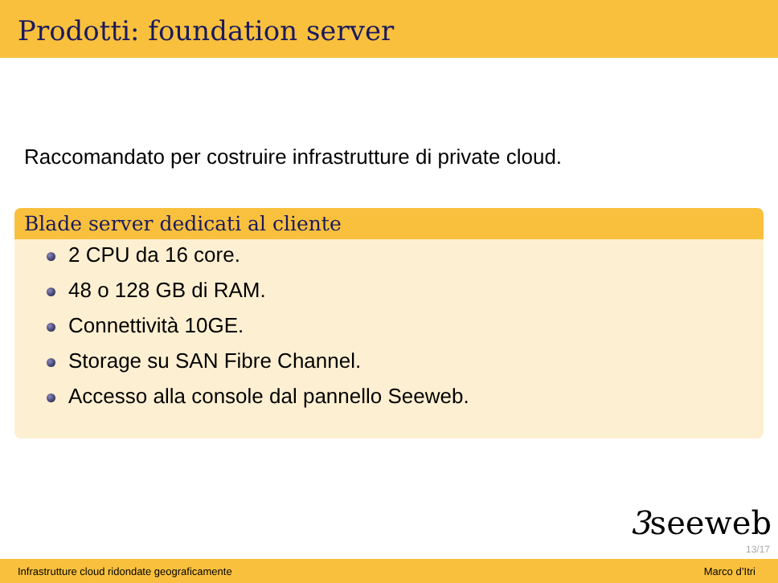Prodotti: foundation server
Raccomandato per costruire infrastrutture di private cloud.
Blade server dedicati al cliente
2 CPU da 16 core.
48 o 128 GB di RAM.
Connettività 10GE.
Storage su SAN Fibre Channel.
Accesso alla console dal pannello Seeweb.
3seeweb
13/17
Infrastrutture cloud ridondate geograficamente Marco d’Itri